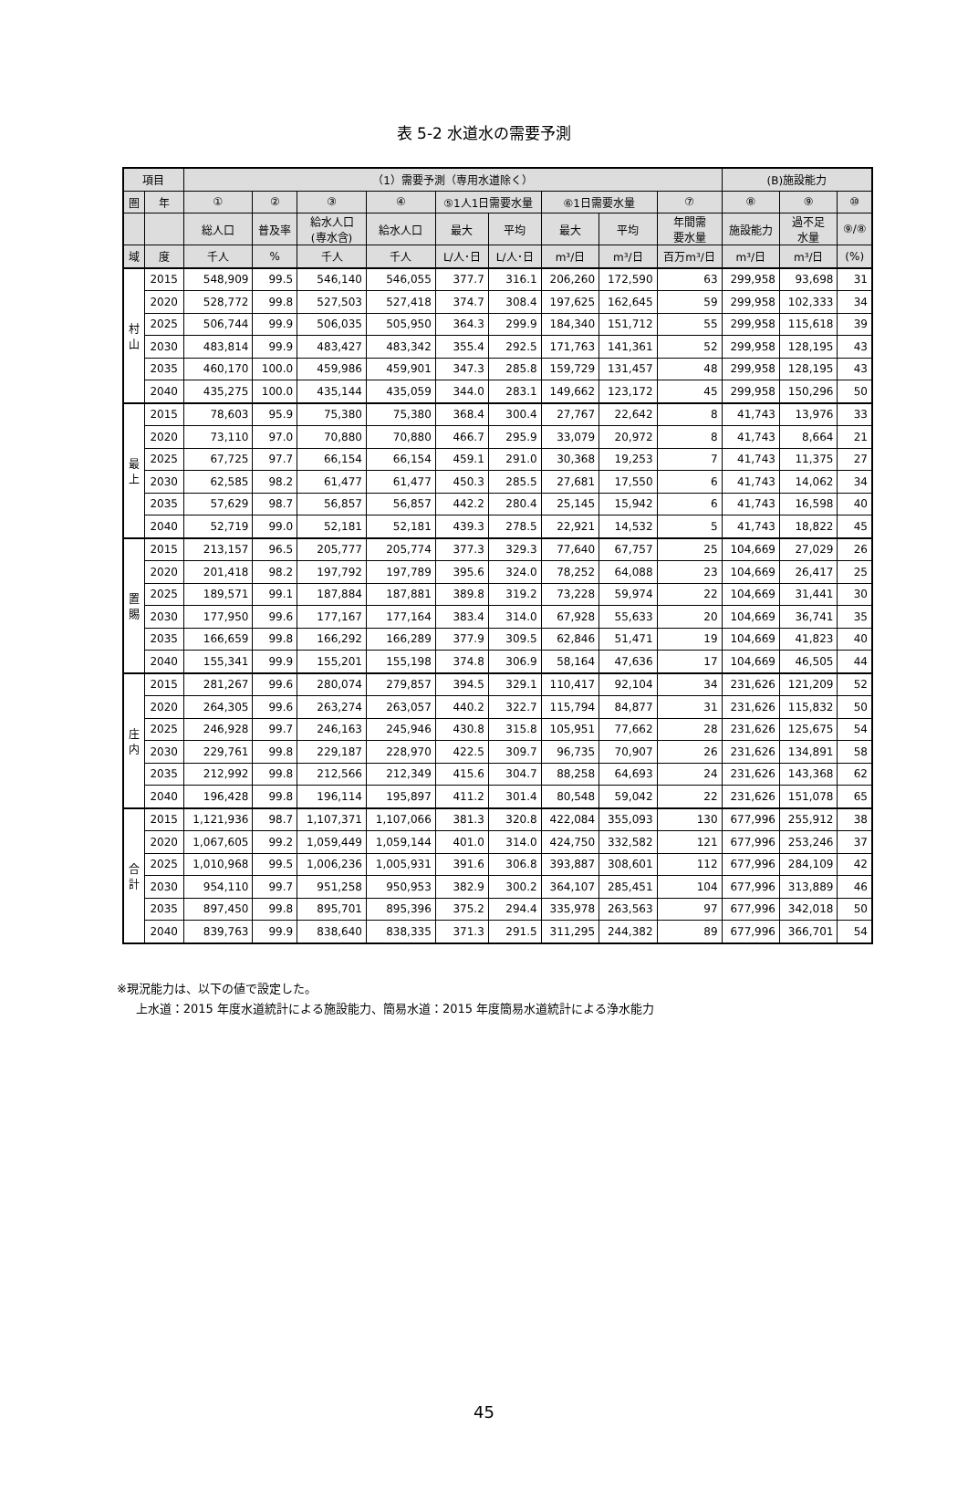表 5-2 水道水の需要予測
| 項目 | | （1）需要予測（専用水道除く） | | | | | | | | | (B)施設能力 | | |
| --- | --- | --- | --- | --- | --- | --- | --- | --- | --- | --- | --- | --- | --- |
| 圏 | 年 | ① | ② | ③ | ④ | ⑤1人1日需要水量 | | ⑥1日需要水量 | | ⑦ | ⑧ | ⑨ | ⑩ |
| | | 総人口 | 普及率 | 給水人口 (専水含) | 給水人口 | 最大 | 平均 | 最大 | 平均 | 年間需 要水量 | 施設能力 | 過不足 水量 | ⑨/⑧ |
| 域 | 度 | 千人 | % | 千人 | 千人 | L/人･日 | L/人･日 | m³/日 | m³/日 | 百万m³/日 | m³/日 | m³/日 | (%) |
| 村 山 | 2015 | 548,909 | 99.5 | 546,140 | 546,055 | 377.7 | 316.1 | 206,260 | 172,590 | 63 | 299,958 | 93,698 | 31 |
| | 2020 | 528,772 | 99.8 | 527,503 | 527,418 | 374.7 | 308.4 | 197,625 | 162,645 | 59 | 299,958 | 102,333 | 34 |
| | 2025 | 506,744 | 99.9 | 506,035 | 505,950 | 364.3 | 299.9 | 184,340 | 151,712 | 55 | 299,958 | 115,618 | 39 |
| | 2030 | 483,814 | 99.9 | 483,427 | 483,342 | 355.4 | 292.5 | 171,763 | 141,361 | 52 | 299,958 | 128,195 | 43 |
| | 2035 | 460,170 | 100.0 | 459,986 | 459,901 | 347.3 | 285.8 | 159,729 | 131,457 | 48 | 299,958 | 128,195 | 43 |
| | 2040 | 435,275 | 100.0 | 435,144 | 435,059 | 344.0 | 283.1 | 149,662 | 123,172 | 45 | 299,958 | 150,296 | 50 |
| 最 上 | 2015 | 78,603 | 95.9 | 75,380 | 75,380 | 368.4 | 300.4 | 27,767 | 22,642 | 8 | 41,743 | 13,976 | 33 |
| | 2020 | 73,110 | 97.0 | 70,880 | 70,880 | 466.7 | 295.9 | 33,079 | 20,972 | 8 | 41,743 | 8,664 | 21 |
| | 2025 | 67,725 | 97.7 | 66,154 | 66,154 | 459.1 | 291.0 | 30,368 | 19,253 | 7 | 41,743 | 11,375 | 27 |
| | 2030 | 62,585 | 98.2 | 61,477 | 61,477 | 450.3 | 285.5 | 27,681 | 17,550 | 6 | 41,743 | 14,062 | 34 |
| | 2035 | 57,629 | 98.7 | 56,857 | 56,857 | 442.2 | 280.4 | 25,145 | 15,942 | 6 | 41,743 | 16,598 | 40 |
| | 2040 | 52,719 | 99.0 | 52,181 | 52,181 | 439.3 | 278.5 | 22,921 | 14,532 | 5 | 41,743 | 18,822 | 45 |
| 置 賜 | 2015 | 213,157 | 96.5 | 205,777 | 205,774 | 377.3 | 329.3 | 77,640 | 67,757 | 25 | 104,669 | 27,029 | 26 |
| | 2020 | 201,418 | 98.2 | 197,792 | 197,789 | 395.6 | 324.0 | 78,252 | 64,088 | 23 | 104,669 | 26,417 | 25 |
| | 2025 | 189,571 | 99.1 | 187,884 | 187,881 | 389.8 | 319.2 | 73,228 | 59,974 | 22 | 104,669 | 31,441 | 30 |
| | 2030 | 177,950 | 99.6 | 177,167 | 177,164 | 383.4 | 314.0 | 67,928 | 55,633 | 20 | 104,669 | 36,741 | 35 |
| | 2035 | 166,659 | 99.8 | 166,292 | 166,289 | 377.9 | 309.5 | 62,846 | 51,471 | 19 | 104,669 | 41,823 | 40 |
| | 2040 | 155,341 | 99.9 | 155,201 | 155,198 | 374.8 | 306.9 | 58,164 | 47,636 | 17 | 104,669 | 46,505 | 44 |
| 庄 内 | 2015 | 281,267 | 99.6 | 280,074 | 279,857 | 394.5 | 329.1 | 110,417 | 92,104 | 34 | 231,626 | 121,209 | 52 |
| | 2020 | 264,305 | 99.6 | 263,274 | 263,057 | 440.2 | 322.7 | 115,794 | 84,877 | 31 | 231,626 | 115,832 | 50 |
| | 2025 | 246,928 | 99.7 | 246,163 | 245,946 | 430.8 | 315.8 | 105,951 | 77,662 | 28 | 231,626 | 125,675 | 54 |
| | 2030 | 229,761 | 99.8 | 229,187 | 228,970 | 422.5 | 309.7 | 96,735 | 70,907 | 26 | 231,626 | 134,891 | 58 |
| | 2035 | 212,992 | 99.8 | 212,566 | 212,349 | 415.6 | 304.7 | 88,258 | 64,693 | 24 | 231,626 | 143,368 | 62 |
| | 2040 | 196,428 | 99.8 | 196,114 | 195,897 | 411.2 | 301.4 | 80,548 | 59,042 | 22 | 231,626 | 151,078 | 65 |
| 合 計 | 2015 | 1,121,936 | 98.7 | 1,107,371 | 1,107,066 | 381.3 | 320.8 | 422,084 | 355,093 | 130 | 677,996 | 255,912 | 38 |
| | 2020 | 1,067,605 | 99.2 | 1,059,449 | 1,059,144 | 401.0 | 314.0 | 424,750 | 332,582 | 121 | 677,996 | 253,246 | 37 |
| | 2025 | 1,010,968 | 99.5 | 1,006,236 | 1,005,931 | 391.6 | 306.8 | 393,887 | 308,601 | 112 | 677,996 | 284,109 | 42 |
| | 2030 | 954,110 | 99.7 | 951,258 | 950,953 | 382.9 | 300.2 | 364,107 | 285,451 | 104 | 677,996 | 313,889 | 46 |
| | 2035 | 897,450 | 99.8 | 895,701 | 895,396 | 375.2 | 294.4 | 335,978 | 263,563 | 97 | 677,996 | 342,018 | 50 |
| | 2040 | 839,763 | 99.9 | 838,640 | 838,335 | 371.3 | 291.5 | 311,295 | 244,382 | 89 | 677,996 | 366,701 | 54 |
※現況能力は、以下の値で設定した。
上水道：2015 年度水道統計による施設能力、簡易水道：2015 年度簡易水道統計による浄水能力
45